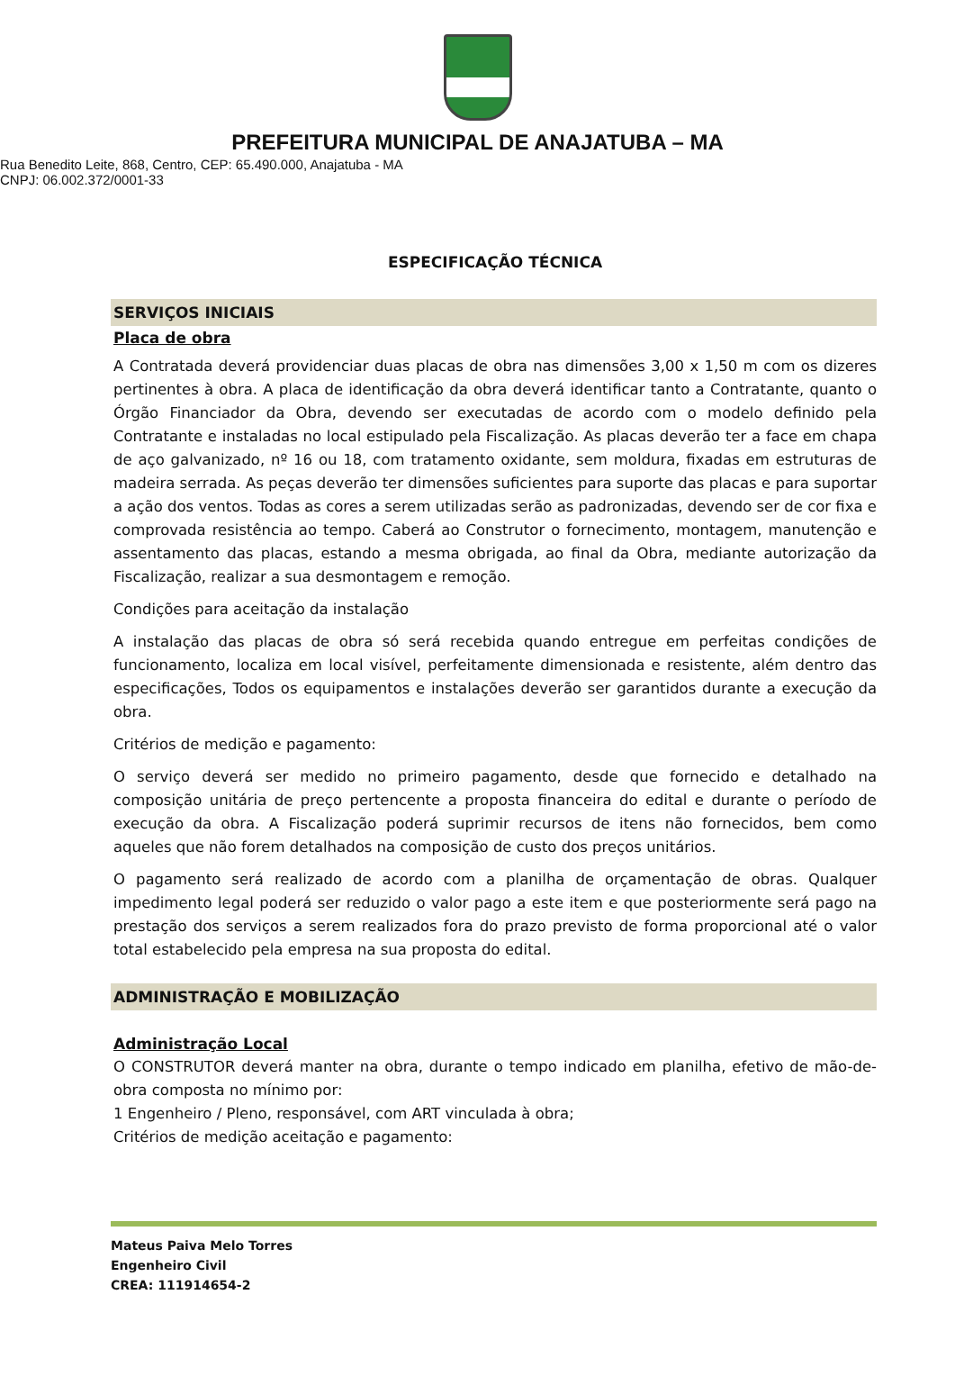PREFEITURA MUNICIPAL DE ANAJATUBA – MA
Rua Benedito Leite, 868, Centro, CEP: 65.490.000, Anajatuba - MA
CNPJ: 06.002.372/0001-33
ESPECIFICAÇÃO TÉCNICA
SERVIÇOS INICIAIS
Placa de obra
A Contratada deverá providenciar duas placas de obra nas dimensões 3,00 x 1,50 m com os dizeres pertinentes à obra. A placa de identificação da obra deverá identificar tanto a Contratante, quanto o Órgão Financiador da Obra, devendo ser executadas de acordo com o modelo definido pela Contratante e instaladas no local estipulado pela Fiscalização. As placas deverão ter a face em chapa de aço galvanizado, nº 16 ou 18, com tratamento oxidante, sem moldura, fixadas em estruturas de madeira serrada. As peças deverão ter dimensões suficientes para suporte das placas e para suportar a ação dos ventos. Todas as cores a serem utilizadas serão as padronizadas, devendo ser de cor fixa e comprovada resistência ao tempo. Caberá ao Construtor o fornecimento, montagem, manutenção e assentamento das placas, estando a mesma obrigada, ao final da Obra, mediante autorização da Fiscalização, realizar a sua desmontagem e remoção.
Condições para aceitação da instalação
A instalação das placas de obra só será recebida quando entregue em perfeitas condições de funcionamento, localiza em local visível, perfeitamente dimensionada e resistente, além dentro das especificações, Todos os equipamentos e instalações deverão ser garantidos durante a execução da obra.
Critérios de medição e pagamento:
O serviço deverá ser medido no primeiro pagamento, desde que fornecido e detalhado na composição unitária de preço pertencente a proposta financeira do edital e durante o período de execução da obra. A Fiscalização poderá suprimir recursos de itens não fornecidos, bem como aqueles que não forem detalhados na composição de custo dos preços unitários.
O pagamento será realizado de acordo com a planilha de orçamentação de obras. Qualquer impedimento legal poderá ser reduzido o valor pago a este item e que posteriormente será pago na prestação dos serviços a serem realizados fora do prazo previsto de forma proporcional até o valor total estabelecido pela empresa na sua proposta do edital.
ADMINISTRAÇÃO E MOBILIZAÇÃO
Administração Local
O CONSTRUTOR deverá manter na obra, durante o tempo indicado em planilha, efetivo de mão-de-obra composta no mínimo por:
1 Engenheiro / Pleno, responsável, com ART vinculada à obra;
Critérios de medição aceitação e pagamento:
Mateus Paiva Melo Torres
Engenheiro Civil
CREA: 111914654-2